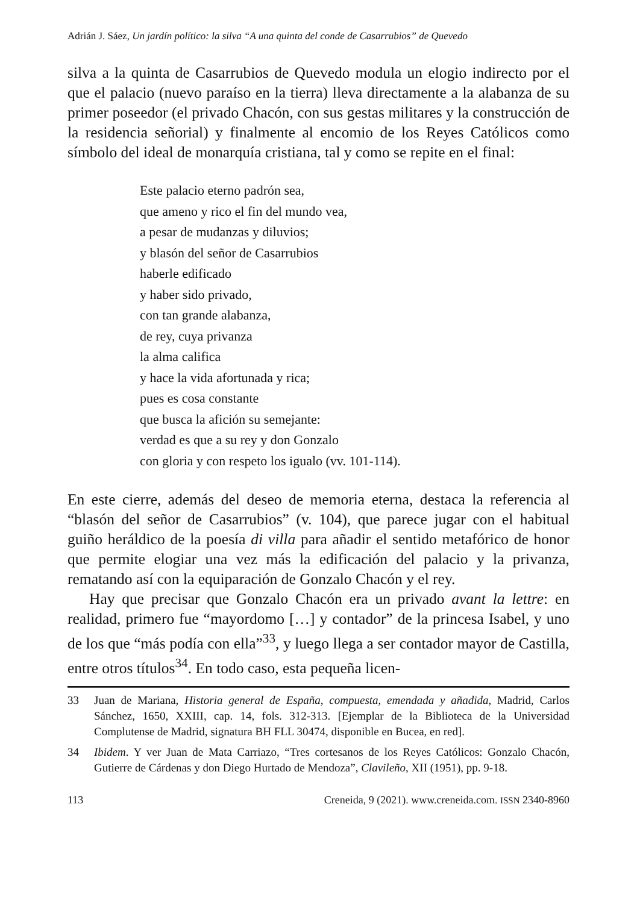Adrián J. Sáez, Un jardín político: la silva “A una quinta del conde de Casarrubios” de Quevedo
silva a la quinta de Casarrubios de Quevedo modula un elogio indirecto por el que el palacio (nuevo paraíso en la tierra) lleva directamente a la alabanza de su primer poseedor (el privado Chacón, con sus gestas militares y la construcción de la residencia señorial) y finalmente al encomio de los Reyes Católicos como símbolo del ideal de monarquía cristiana, tal y como se repite en el final:
Este palacio eterno padrón sea,
que ameno y rico el fin del mundo vea,
a pesar de mudanzas y diluvios;
y blasón del señor de Casarrubios
haberle edificado
y haber sido privado,
con tan grande alabanza,
de rey, cuya privanza
la alma califica
y hace la vida afortunada y rica;
pues es cosa constante
que busca la afición su semejante:
verdad es que a su rey y don Gonzalo
con gloria y con respeto los igualo (vv. 101-114).
En este cierre, además del deseo de memoria eterna, destaca la referencia al “blasón del señor de Casarrubios” (v. 104), que parece jugar con el habitual guiño heráldico de la poesía di villa para añadir el sentido metafórico de honor que permite elogiar una vez más la edificación del palacio y la privanza, rematando así con la equiparación de Gonzalo Chacón y el rey.
Hay que precisar que Gonzalo Chacón era un privado avant la lettre: en realidad, primero fue “mayordomo […] y contador” de la princesa Isabel, y uno de los que “más podía con ella”<sup>33</sup>, y luego llega a ser contador mayor de Castilla, entre otros títulos<sup>34</sup>. En todo caso, esta pequeña licen-
33 Juan de Mariana, Historia general de España, compuesta, emendada y añadida, Madrid, Carlos Sánchez, 1650, XXIII, cap. 14, fols. 312-313. [Ejemplar de la Biblioteca de la Universidad Complutense de Madrid, signatura BH FLL 30474, disponible en Bucea, en red].
34 Ibidem. Y ver Juan de Mata Carriazo, “Tres cortesanos de los Reyes Católicos: Gonzalo Chacón, Gutierre de Cárdenas y don Diego Hurtado de Mendoza”, Clavileño, XII (1951), pp. 9-18.
113 Creneida, 9 (2021). www.creneida.com. ISSN 2340-8960